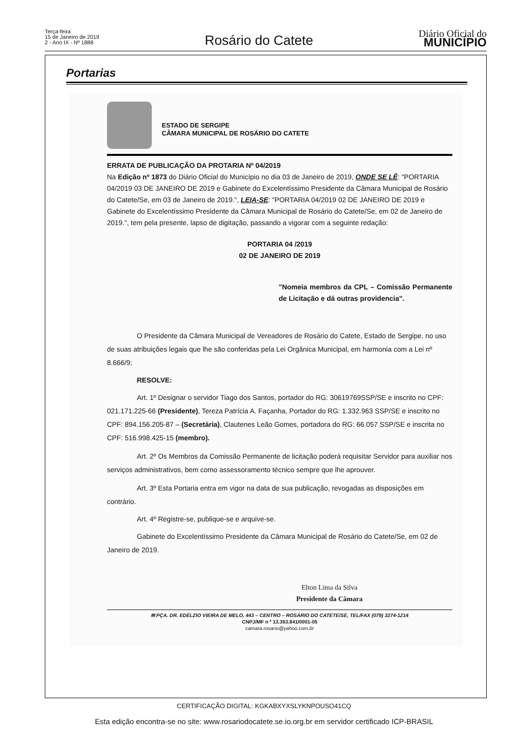Terça-feira
15 de Janeiro de 2019
2 - Ano IX - Nº 1888
Rosário do Catete
Diário Oficial do
MUNICÍPIO
Portarias
ESTADO DE SERGIPE
CÂMARA MUNICIPAL DE ROSÁRIO DO CATETE
ERRATA DE PUBLICAÇÃO DA PROTARIA Nº 04/2019
Na Edição nº 1873 do Diário Oficial do Município no dia 03 de Janeiro de 2019, ONDE SE LÊ: "PORTARIA 04/2019 03 DE JANEIRO DE 2019 e Gabinete do Excelentíssimo Presidente da Câmara Municipal de Rosário do Catete/Se, em 03 de Janeiro de 2019.", LEIA-SE: "PORTARIA 04/2019 02 DE JANEIRO DE 2019 e Gabinete do Excelentíssimo Presidente da Câmara Municipal de Rosário do Catete/Se, em 02 de Janeiro de 2019.", tem pela presente, lapso de digitação, passando a vigorar com a seguinte redação:
PORTARIA 04 /2019
02 DE JANEIRO DE 2019
"Nomeia membros da CPL – Comissão Permanente de Licitação e dá outras providencia".
O Presidente da Câmara Municipal de Vereadores de Rosário do Catete, Estado de Sergipe, no uso de suas atribuições legais que lhe são conferidas pela Lei Orgânica Municipal, em harmonia com a Lei nº 8.666/9;
RESOLVE:
Art. 1º Designar o servidor Tiago dos Santos, portador do RG: 30619769SSP/SE e inscrito no CPF: 021.171.225-66 (Presidente), Tereza Patrícia A. Façanha, Portador do RG: 1.332.963 SSP/SE e inscrito no CPF: 894.156.205-87 – (Secretária), Clautenes Leão Gomes, portadora do RG: 66.057 SSP/SE e inscrita no CPF: 516.998.425-15 (membro).
Art. 2º Os Membros da Comissão Permanente de licitação poderá requisitar Servidor para auxiliar nos serviços administrativos, bem como assessoramento técnico sempre que lhe aprouver.
Art. 3º Esta Portaria entra em vigor na data de sua publicação, revogadas as disposições em contrário.
Art. 4º Registre-se, publique-se e arquive-se.
Gabinete do Excelentíssimo Presidente da Câmara Municipal de Rosário do Catete/Se, em 02 de Janeiro de 2019.
Elton Lima da Silva
Presidente da Câmara
✉ PÇA. DR. EDÉLZIO VIEIRA DE MELO, 443 – CENTRO – ROSÁRIO DO CATETE/SE, TEL/FAX (079) 3274-1214
CNPJ/MF n º 13.363.841/0001-05
camara.rosario@yahoo.com.br
CERTIFICAÇÃO DIGITAL: KGKABXYXSLYKNPOUSO41CQ
Esta edição encontra-se no site: www.rosariodocatete.se.io.org.br em servidor certificado ICP-BRASIL